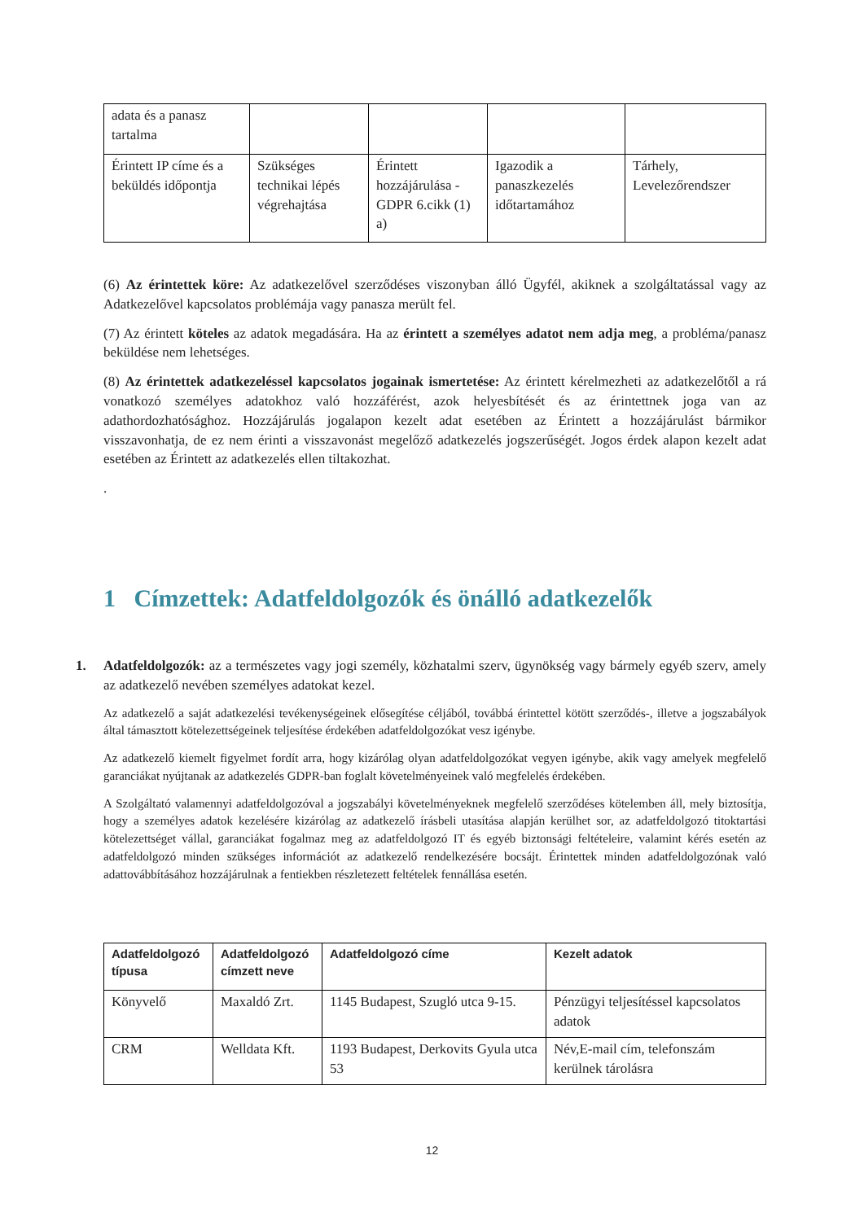| adata és a panasz tartalma | | | | |
| Érintett IP címe és a beküldés időpontja | Szükséges technikai lépés végrehajtása | Érintett hozzájárulása - GDPR 6.cikk (1) a) | Igazodik a panaszkezelés időtartamához | Tárhely, Levelezőrendszer |
(6) Az érintettek köre: Az adatkezelővel szerződéses viszonyban álló Ügyfél, akiknek a szolgáltatással vagy az Adatkezelővel kapcsolatos problémája vagy panasza merült fel.
(7) Az érintett köteles az adatok megadására. Ha az érintett a személyes adatot nem adja meg, a probléma/panasz beküldése nem lehetséges.
(8) Az érintettek adatkezeléssel kapcsolatos jogainak ismertetése: Az érintett kérelmezheti az adatkezelőtől a rá vonatkozó személyes adatokhoz való hozzáférést, azok helyesbítését és az érintettnek joga van az adathordozhatósághoz. Hozzájárulás jogalapon kezelt adat esetében az Érintett a hozzájárulást bármikor visszavonhatja, de ez nem érinti a visszavonást megelőző adatkezelés jogszerűségét. Jogos érdek alapon kezelt adat esetében az Érintett az adatkezelés ellen tiltakozhat.
.
1 Címzettek: Adatfeldolgozók és önálló adatkezelők
1. Adatfeldolgozók: az a természetes vagy jogi személy, közhatalmi szerv, ügynökség vagy bármely egyéb szerv, amely az adatkezelő nevében személyes adatokat kezel.
Az adatkezelő a saját adatkezelési tevékenységeinek elősegítése céljából, továbbá érintettel kötött szerződés-, illetve a jogszabályok által támasztott kötelezettségeinek teljesítése érdekében adatfeldolgozókat vesz igénybe.
Az adatkezelő kiemelt figyelmet fordít arra, hogy kizárólag olyan adatfeldolgozókat vegyen igénybe, akik vagy amelyek megfelelő garanciákat nyújtanak az adatkezelés GDPR-ban foglalt követelményeinek való megfelelés érdekében.
A Szolgáltató valamennyi adatfeldolgozóval a jogszabályi követelményeknek megfelelő szerződéses kötelemben áll, mely biztosítja, hogy a személyes adatok kezelésére kizárólag az adatkezelő írásbeli utasítása alapján kerülhet sor, az adatfeldolgozó titoktartási kötelezettséget vállal, garanciákat fogalmaz meg az adatfeldolgozó IT és egyéb biztonsági feltételeire, valamint kérés esetén az adatfeldolgozó minden szükséges információt az adatkezelő rendelkezésére bocsájt. Érintettek minden adatfeldolgozónak való adattovábbításához hozzájárulnak a fentiekben részletezett feltételek fennállása esetén.
| Adatfeldolgozó típusa | Adatfeldolgozó címzett neve | Adatfeldolgozó címe | Kezelt adatok |
| --- | --- | --- | --- |
| Könyvelő | Maxaldó Zrt. | 1145 Budapest, Szugló utca 9-15. | Pénzügyi teljesítéssel kapcsolatos adatok |
| CRM | Welldata Kft. | 1193 Budapest, Derkovits Gyula utca 53 | Név,E-mail cím, telefonszám kerülnek tárolásra |
12